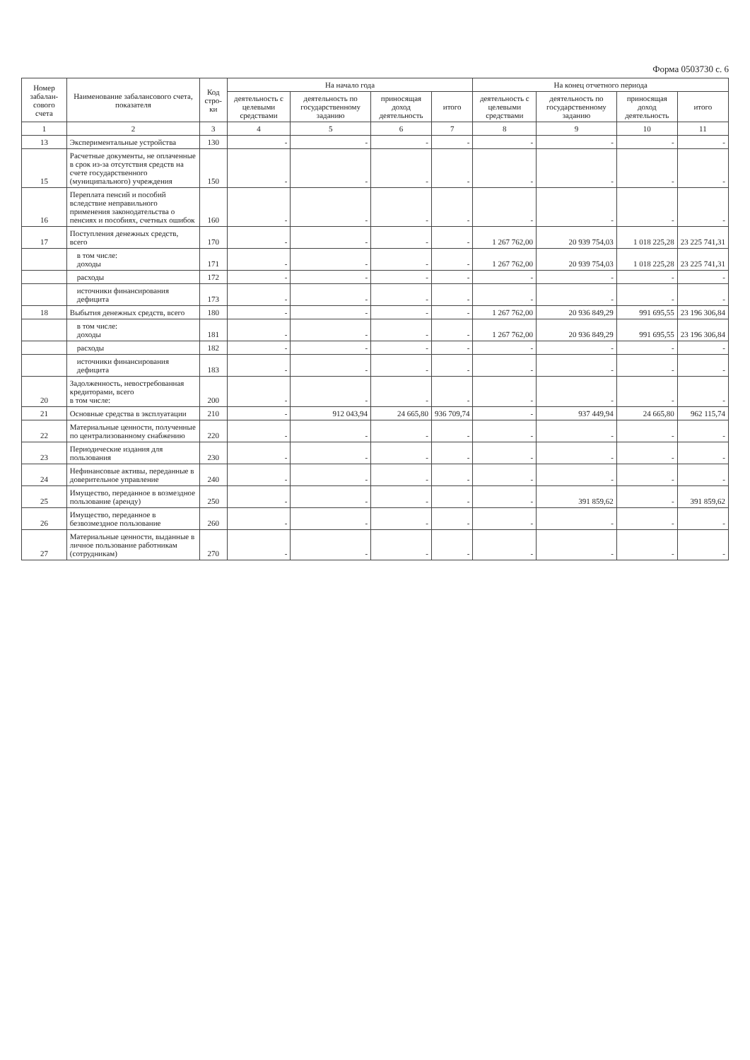Форма 0503730 с. 6
| Номер забалан-сового счета | Наименование забалансового счета, показателя | Код стро-ки | На начало года | | | | На конец отчетного периода | | | |
| --- | --- | --- | --- | --- | --- | --- | --- | --- | --- | --- |
| | | | деятельность с целевыми средствами | деятельность по государственному заданию | приносящая доход деятельность | итого | деятельность с целевыми средствами | деятельность по государственному заданию | приносящая доход деятельность | итого |
| 1 | 2 | 3 | 4 | 5 | 6 | 7 | 8 | 9 | 10 | 11 |
| 13 | Экспериментальные устройства | 130 | - | - | - | - | - | - | - | - |
| 15 | Расчетные документы, не оплаченные в срок из-за отсутствия средств на счете государственного (муниципального) учреждения | 150 | - | - | - | - | - | - | - | - |
| 16 | Переплата пенсий и пособий вследствие неправильного применения законодательства о пенсиях и пособиях, счетных ошибок | 160 | - | - | - | - | - | - | - | - |
| 17 | Поступления денежных средств, всего | 170 | - | - | - | - | 1 267 762,00 | 20 939 754,03 | 1 018 225,28 | 23 225 741,31 |
| | в том числе: доходы | 171 | - | - | - | - | 1 267 762,00 | 20 939 754,03 | 1 018 225,28 | 23 225 741,31 |
| | расходы | 172 | - | - | - | - | - | - | - | - |
| | источники финансирования дефицита | 173 | - | - | - | - | - | - | - | - |
| 18 | Выбытия денежных средств, всего | 180 | - | - | - | - | 1 267 762,00 | 20 936 849,29 | 991 695,55 | 23 196 306,84 |
| | в том числе: доходы | 181 | - | - | - | - | 1 267 762,00 | 20 936 849,29 | 991 695,55 | 23 196 306,84 |
| | расходы | 182 | - | - | - | - | - | - | - | - |
| | источники финансирования дефицита | 183 | - | - | - | - | - | - | - | - |
| 20 | Задолженность, невостребованная кредиторами, всего в том числе: | 200 | - | - | - | - | - | - | - | - |
| 21 | Основные средства в эксплуатации | 210 | - | 912 043,94 | 24 665,80 | 936 709,74 | - | 937 449,94 | 24 665,80 | 962 115,74 |
| 22 | Материальные ценности, полученные по централизованному снабжению | 220 | - | - | - | - | - | - | - | - |
| 23 | Периодические издания для пользования | 230 | - | - | - | - | - | - | - | - |
| 24 | Нефинансовые активы, переданные в доверительное управление | 240 | - | - | - | - | - | - | - | - |
| 25 | Имущество, переданное в возмездное пользование (аренду) | 250 | - | - | - | - | - | 391 859,62 | - | 391 859,62 |
| 26 | Имущество, переданное в безвозмездное пользование | 260 | - | - | - | - | - | - | - | - |
| 27 | Материальные ценности, выданные в личное пользование работникам (сотрудникам) | 270 | - | - | - | - | - | - | - | - |